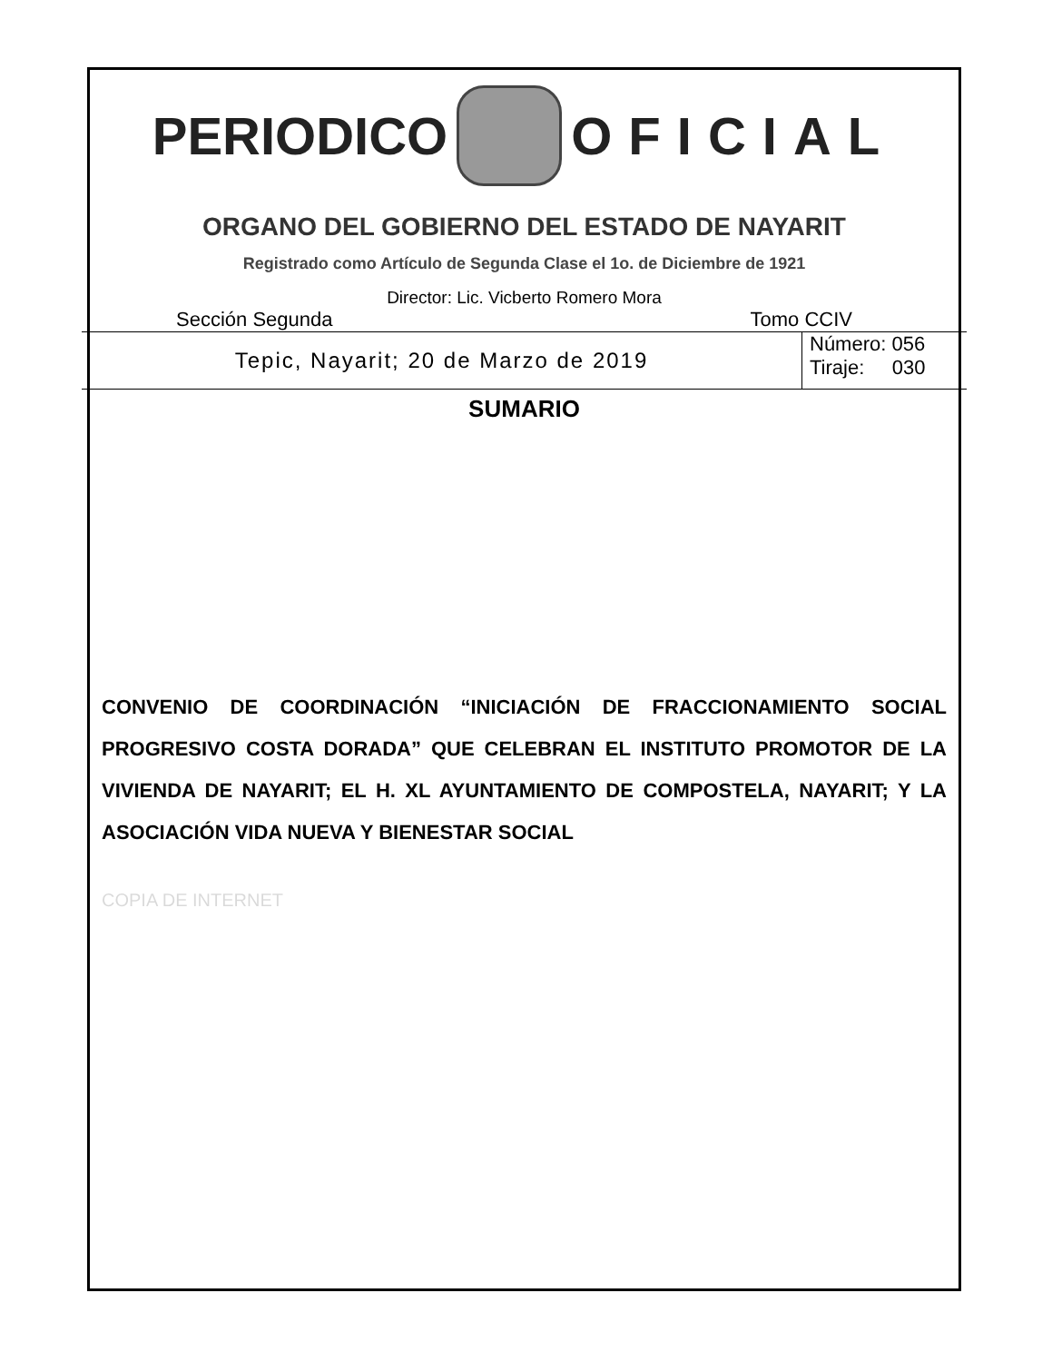PERIODICO OFICIAL
ORGANO DEL GOBIERNO DEL ESTADO DE NAYARIT
Registrado como Artículo de Segunda Clase el 1o. de Diciembre de 1921
Director: Lic. Vicberto Romero Mora
Sección Segunda Tomo CCIV
Tepic, Nayarit; 20 de Marzo de 2019
Número: 056
Tiraje: 030
SUMARIO
CONVENIO DE COORDINACIÓN “INICIACIÓN DE FRACCIONAMIENTO SOCIAL PROGRESIVO COSTA DORADA” QUE CELEBRAN EL INSTITUTO PROMOTOR DE LA VIVIENDA DE NAYARIT; EL H. XL AYUNTAMIENTO DE COMPOSTELA, NAYARIT; Y LA ASOCIACIÓN VIDA NUEVA Y BIENESTAR SOCIAL
COPIA DE INTERNET